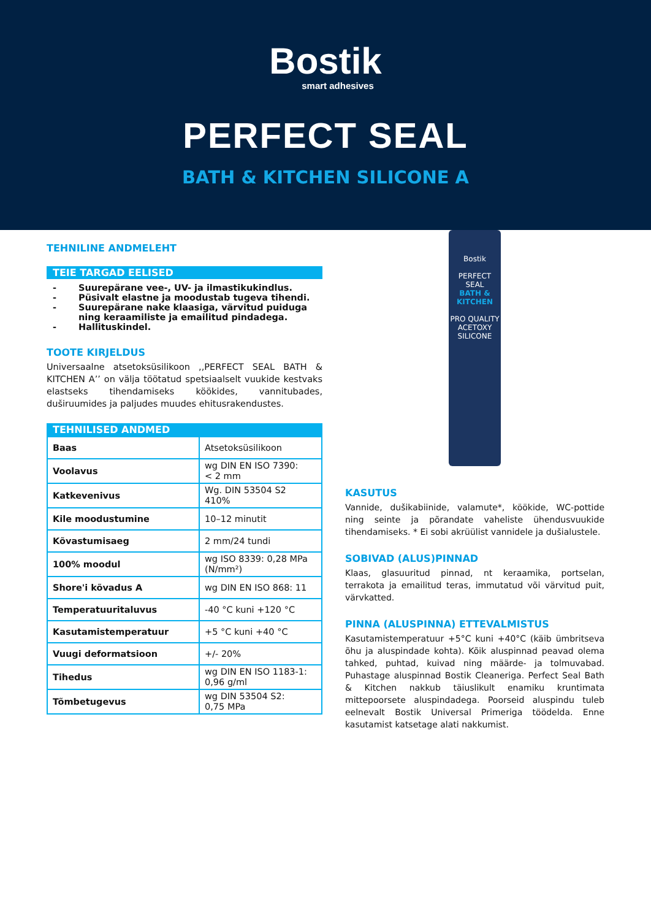Bostik
smart adhesives
PERFECT SEAL
BATH & KITCHEN SILICONE A
TEHNILINE ANDMELEHT
TEIE TARGAD EELISED
- Suurepärane vee-, UV- ja ilmastikukindlus.
- Püsivalt elastne ja moodustab tugeva tihendi.
- Suurepärane nake klaasiga, värvitud puiduga ning keraamiliste ja emailitud pindadega.
- Hallituskindel.
TOOTE KIRJELDUS
Universaalne atsetoksüsilikoon ,,PERFECT SEAL BATH & KITCHEN A’’ on välja töötatud spetsiaalselt vuukide kestvaks elastseks tihendamiseks köökides, vannitubades, duširuumides ja paljudes muudes ehitusrakendustes.
TEHNILISED ANDMED
| Baas | Atsetoksüsilikoon |
| Voolavus | wg DIN EN ISO 7390: < 2 mm |
| Katkevenivus | Wg. DIN 53504 S2 410% |
| Kile moodustumine | 10–12 minutit |
| Kõvastumisaeg | 2 mm/24 tundi |
| 100% moodul | wg ISO 8339: 0,28 MPa (N/mm²) |
| Shore'i kõvadus A | wg DIN EN ISO 868: 11 |
| Temperatuuritaluvus | -40 °C kuni +120 °C |
| Kasutamistemperatuur | +5 °C kuni +40 °C |
| Vuugi deformatsioon | +/- 20% |
| Tihedus | wg DIN EN ISO 1183-1: 0,96 g/ml |
| Tõmbetugevus | wg DIN 53504 S2: 0,75 MPa |
Bostik
PERFECT SEAL
BATH & KITCHEN
PRO QUALITY
ACETOXY SILICONE
KASUTUS
Vannide, dušikabiinide, valamute*, köökide, WC-pottide ning seinte ja põrandate vaheliste ühendusvuukide tihendamiseks. * Ei sobi akrüülist vannidele ja dušialustele.
SOBIVAD (ALUS)PINNAD
Klaas, glasuuritud pinnad, nt keraamika, portselan, terrakota ja emailitud teras, immutatud või värvitud puit, värvkatted.
PINNA (ALUSPINNA) ETTEVALMISTUS
Kasutamistemperatuur +5°C kuni +40°C (käib ümbritseva õhu ja aluspindade kohta). Kõik aluspinnad peavad olema tahked, puhtad, kuivad ning määrde- ja tolmuvabad. Puhastage aluspinnad Bostik Cleaneriga. Perfect Seal Bath & Kitchen nakkub täiuslikult enamiku kruntimata mittepoorsete aluspindadega. Poorseid aluspindu tuleb eelnevalt Bostik Universal Primeriga töödelda. Enne kasutamist katsetage alati nakkumist.